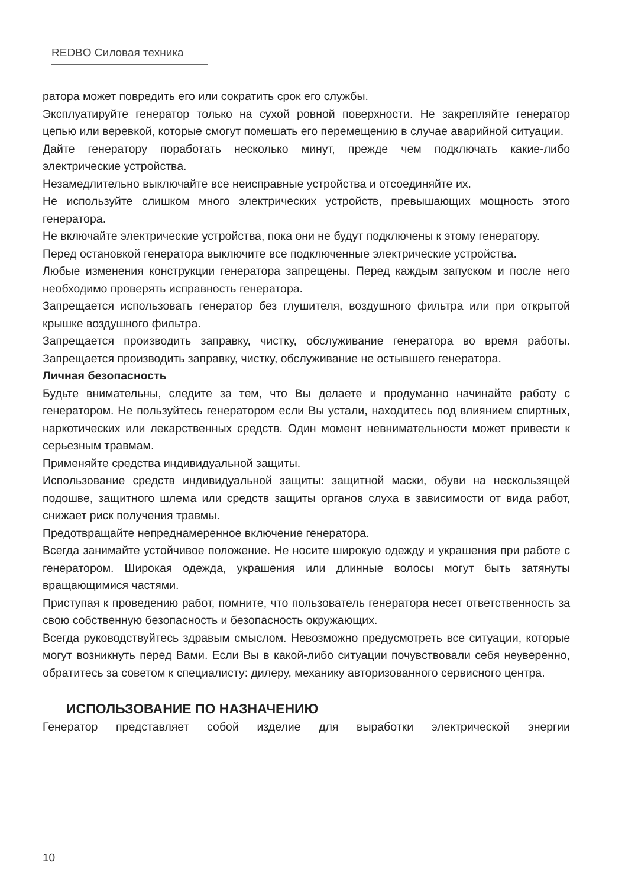REDBO Силовая техника
ратора может повредить его или сократить срок его службы.
Эксплуатируйте генератор только на сухой ровной поверхности. Не закрепляйте генератор цепью или веревкой, которые смогут помешать его перемещению в случае аварийной ситуации.
Дайте генератору поработать несколько минут, прежде чем подключать какие-либо электрические устройства.
Незамедлительно выключайте все неисправные устройства и отсоединяйте их.
Не используйте слишком много электрических устройств, превышающих мощность этого генератора.
Не включайте электрические устройства, пока они не будут подключены к этому генератору.
Перед остановкой генератора выключите все подключенные электрические устройства.
Любые изменения конструкции генератора запрещены. Перед каждым запуском и после него необходимо проверять исправность генератора.
Запрещается использовать генератор без глушителя, воздушного фильтра или при открытой крышке воздушного фильтра.
Запрещается производить заправку, чистку, обслуживание генератора во время работы. Запрещается производить заправку, чистку, обслуживание не остывшего генератора.
Личная безопасность
Будьте внимательны, следите за тем, что Вы делаете и продуманно начинайте работу с генератором. Не пользуйтесь генератором если Вы устали, находитесь под влиянием спиртных, наркотических или лекарственных средств. Один момент невнимательности может привести к серьезным травмам.
Применяйте средства индивидуальной защиты.
Использование средств индивидуальной защиты: защитной маски, обуви на нескользящей подошве, защитного шлема или средств защиты органов слуха в зависимости от вида работ, снижает риск получения травмы.
Предотвращайте непреднамеренное включение генератора.
Всегда занимайте устойчивое положение. Не носите широкую одежду и украшения при работе с генератором. Широкая одежда, украшения или длинные волосы могут быть затянуты вращающимися частями.
Приступая к проведению работ, помните, что пользователь генератора несет ответственность за свою собственную безопасность и безопасность окружающих.
Всегда руководствуйтесь здравым смыслом. Невозможно предусмотреть все ситуации, которые могут возникнуть перед Вами. Если Вы в какой-либо ситуации почувствовали себя неуверенно, обратитесь за советом к специалисту: дилеру, механику авторизованного сервисного центра.
ИСПОЛЬЗОВАНИЕ ПО НАЗНАЧЕНИЮ
Генератор представляет собой изделие для выработки электрической энергии
10